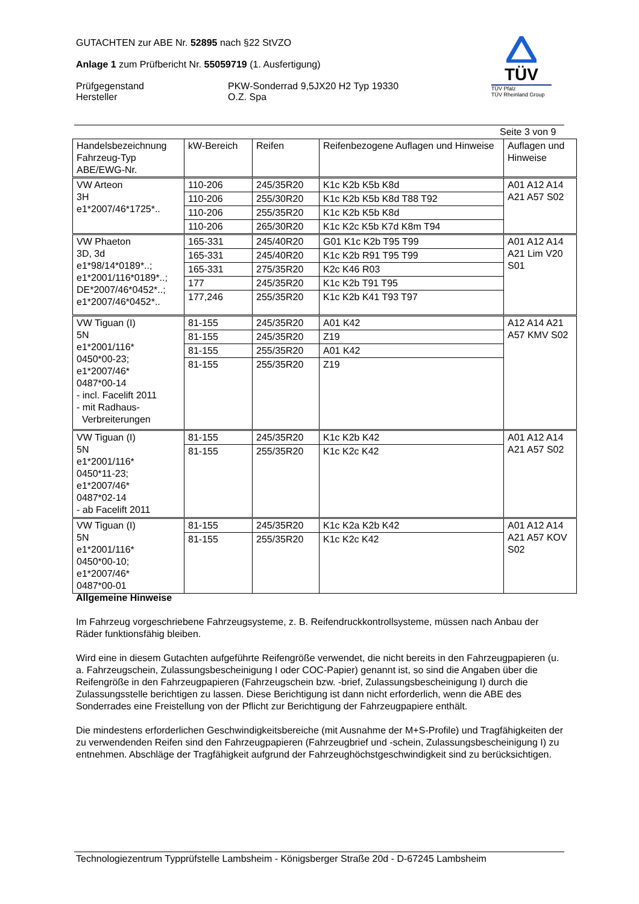GUTACHTEN zur ABE Nr. 52895 nach §22 StVZO
Anlage 1 zum Prüfbericht Nr. 55059719 (1. Ausfertigung)
Prüfgegenstand
Hersteller
PKW-Sonderrad 9,5JX20 H2 Typ 19330
O.Z. Spa
TÜV
TÜV Pfalz
TÜV Rheinland Group
Seite 3 von 9
| Handelsbezeichnung Fahrzeug-Typ ABE/EWG-Nr. | kW-Bereich | Reifen | Reifenbezogene Auflagen und Hinweise | Auflagen und Hinweise |
| --- | --- | --- | --- | --- |
| VW Arteon 3H e1*2007/46*1725*.. | 110-206 | 245/35R20 | K1c K2b K5b K8d | A01 A12 A14 A21 A57 S02 |
| | 110-206 | 255/30R20 | K1c K2b K5b K8d T88 T92 | |
| | 110-206 | 255/35R20 | K1c K2b K5b K8d | |
| | 110-206 | 265/30R20 | K1c K2c K5b K7d K8m T94 | |
| VW Phaeton 3D, 3d e1*98/14*0189*..; e1*2001/116*0189*..; DE*2007/46*0452*..; e1*2007/46*0452*.. | 165-331 | 245/40R20 | G01 K1c K2b T95 T99 | A01 A12 A14 A21 Lim V20 S01 |
| | 165-331 | 245/40R20 | K1c K2b R91 T95 T99 | |
| | 165-331 | 275/35R20 | K2c K46 R03 | |
| | 177 | 245/35R20 | K1c K2b T91 T95 | |
| | 177,246 | 255/35R20 | K1c K2b K41 T93 T97 | |
| VW Tiguan (I) 5N e1*2001/116* 0450*00-23; e1*2007/46* 0487*00-14 - incl. Facelift 2011 - mit Radhaus- Verbreiterungen | 81-155 | 245/35R20 | A01 K42 | A12 A14 A21 A57 KMV S02 |
| | 81-155 | 245/35R20 | Z19 | |
| | 81-155 | 255/35R20 | A01 K42 | |
| | 81-155 | 255/35R20 | Z19 | |
| VW Tiguan (I) 5N e1*2001/116* 0450*11-23; e1*2007/46* 0487*02-14 - ab Facelift 2011 | 81-155 | 245/35R20 | K1c K2b K42 | A01 A12 A14 A21 A57 S02 |
| | 81-155 | 255/35R20 | K1c K2c K42 | |
| VW Tiguan (I) 5N e1*2001/116* 0450*00-10; e1*2007/46* 0487*00-01 | 81-155 | 245/35R20 | K1c K2a K2b K42 | A01 A12 A14 A21 A57 KOV S02 |
| | 81-155 | 255/35R20 | K1c K2c K42 | |
Allgemeine Hinweise
Im Fahrzeug vorgeschriebene Fahrzeugsysteme, z. B. Reifendruckkontrollsysteme, müssen nach Anbau der Räder funktionsfähig bleiben.
Wird eine in diesem Gutachten aufgeführte Reifengröße verwendet, die nicht bereits in den Fahrzeugpapieren (u. a. Fahrzeugschein, Zulassungsbescheinigung I oder COC-Papier) genannt ist, so sind die Angaben über die Reifengröße in den Fahrzeugpapieren (Fahrzeugschein bzw. -brief, Zulassungsbescheinigung I) durch die Zulassungsstelle berichtigen zu lassen. Diese Berichtigung ist dann nicht erforderlich, wenn die ABE des Sonderrades eine Freistellung von der Pflicht zur Berichtigung der Fahrzeugpapiere enthält.
Die mindestens erforderlichen Geschwindigkeitsbereiche (mit Ausnahme der M+S-Profile) und Tragfähigkeiten der zu verwendenden Reifen sind den Fahrzeugpapieren (Fahrzeugbrief und -schein, Zulassungsbescheinigung I) zu entnehmen. Abschläge der Tragfähigkeit aufgrund der Fahrzeughöchstgeschwindigkeit sind zu berücksichtigen.
Technologiezentrum Typprüfstelle Lambsheim - Königsberger Straße 20d - D-67245 Lambsheim